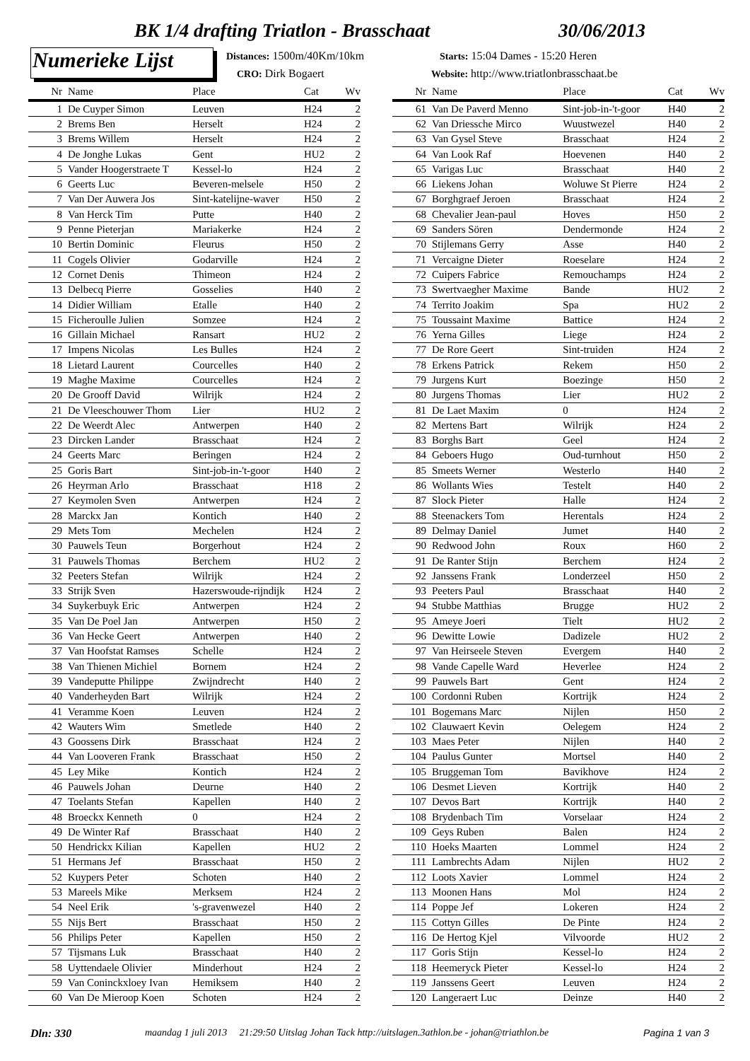BK 1/4 drafting Triatlon - Brasschaat
30/06/2013
Numerieke Lijst
Distances: 1500m/40Km/10km
CRO: Dirk Bogaert
Starts: 15:04 Dames - 15:20 Heren
Website: http://www.triatlonbrasschaat.be
| Nr | Name | Place | Cat | Wv |
| --- | --- | --- | --- | --- |
| 1 | De Cuyper Simon | Leuven | H24 | 2 |
| 2 | Brems Ben | Herselt | H24 | 2 |
| 3 | Brems Willem | Herselt | H24 | 2 |
| 4 | De Jonghe Lukas | Gent | HU2 | 2 |
| 5 | Vander Hoogerstraete T | Kessel-lo | H24 | 2 |
| 6 | Geerts Luc | Beveren-melsele | H50 | 2 |
| 7 | Van Der Auwera Jos | Sint-katelijne-waver | H50 | 2 |
| 8 | Van Herck Tim | Putte | H40 | 2 |
| 9 | Penne Pieterjan | Mariakerke | H24 | 2 |
| 10 | Bertin Dominic | Fleurus | H50 | 2 |
| 11 | Cogels Olivier | Godarville | H24 | 2 |
| 12 | Cornet Denis | Thimeon | H24 | 2 |
| 13 | Delbecq Pierre | Gosselies | H40 | 2 |
| 14 | Didier William | Etalle | H40 | 2 |
| 15 | Ficheroulle Julien | Somzee | H24 | 2 |
| 16 | Gillain Michael | Ransart | HU2 | 2 |
| 17 | Impens Nicolas | Les Bulles | H24 | 2 |
| 18 | Lietard Laurent | Courcelles | H40 | 2 |
| 19 | Maghe Maxime | Courcelles | H24 | 2 |
| 20 | De Grooff David | Wilrijk | H24 | 2 |
| 21 | De Vleeschouwer Thom | Lier | HU2 | 2 |
| 22 | De Weerdt Alec | Antwerpen | H40 | 2 |
| 23 | Dircken Lander | Brasschaat | H24 | 2 |
| 24 | Geerts Marc | Beringen | H24 | 2 |
| 25 | Goris Bart | Sint-job-in-'t-goor | H40 | 2 |
| 26 | Heyrman Arlo | Brasschaat | H18 | 2 |
| 27 | Keymolen Sven | Antwerpen | H24 | 2 |
| 28 | Marckx Jan | Kontich | H40 | 2 |
| 29 | Mets Tom | Mechelen | H24 | 2 |
| 30 | Pauwels Teun | Borgerhout | H24 | 2 |
| 31 | Pauwels Thomas | Berchem | HU2 | 2 |
| 32 | Peeters Stefan | Wilrijk | H24 | 2 |
| 33 | Strijk Sven | Hazerswoude-rijndijk | H24 | 2 |
| 34 | Suykerbuyk Eric | Antwerpen | H24 | 2 |
| 35 | Van De Poel Jan | Antwerpen | H50 | 2 |
| 36 | Van Hecke Geert | Antwerpen | H40 | 2 |
| 37 | Van Hoofstat Ramses | Schelle | H24 | 2 |
| 38 | Van Thienen Michiel | Bornem | H24 | 2 |
| 39 | Vandeputte Philippe | Zwijndrecht | H40 | 2 |
| 40 | Vanderheyden Bart | Wilrijk | H24 | 2 |
| 41 | Veramme Koen | Leuven | H24 | 2 |
| 42 | Wauters Wim | Smetlede | H40 | 2 |
| 43 | Goossens Dirk | Brasschaat | H24 | 2 |
| 44 | Van Looveren Frank | Brasschaat | H50 | 2 |
| 45 | Ley Mike | Kontich | H24 | 2 |
| 46 | Pauwels Johan | Deurne | H40 | 2 |
| 47 | Toelants Stefan | Kapellen | H40 | 2 |
| 48 | Broeckx Kenneth | 0 | H24 | 2 |
| 49 | De Winter Raf | Brasschaat | H40 | 2 |
| 50 | Hendrickx Kilian | Kapellen | HU2 | 2 |
| 51 | Hermans Jef | Brasschaat | H50 | 2 |
| 52 | Kuypers Peter | Schoten | H40 | 2 |
| 53 | Mareels Mike | Merksem | H24 | 2 |
| 54 | Neel Erik | 's-gravenwezel | H40 | 2 |
| 55 | Nijs Bert | Brasschaat | H50 | 2 |
| 56 | Philips Peter | Kapellen | H50 | 2 |
| 57 | Tijsmans Luk | Brasschaat | H40 | 2 |
| 58 | Uyttendaele Olivier | Minderhout | H24 | 2 |
| 59 | Van Coninckxloey Ivan | Hemiksem | H40 | 2 |
| 60 | Van De Mieroop Koen | Schoten | H24 | 2 |
| Nr | Name | Place | Cat | Wv |
| --- | --- | --- | --- | --- |
| 61 | Van De Paverd Menno | Sint-job-in-'t-goor | H40 | 2 |
| 62 | Van Driessche Mirco | Wuustwezel | H40 | 2 |
| 63 | Van Gysel Steve | Brasschaat | H24 | 2 |
| 64 | Van Look Raf | Hoevenen | H40 | 2 |
| 65 | Varigas Luc | Brasschaat | H40 | 2 |
| 66 | Liekens Johan | Woluwe St Pierre | H24 | 2 |
| 67 | Borghgraef Jeroen | Brasschaat | H24 | 2 |
| 68 | Chevalier Jean-paul | Hoves | H50 | 2 |
| 69 | Sanders Sören | Dendermonde | H24 | 2 |
| 70 | Stijlemans Gerry | Asse | H40 | 2 |
| 71 | Vercaigne Dieter | Roeselare | H24 | 2 |
| 72 | Cuipers Fabrice | Remouchamps | H24 | 2 |
| 73 | Swertvaegher Maxime | Bande | HU2 | 2 |
| 74 | Territo Joakim | Spa | HU2 | 2 |
| 75 | Toussaint Maxime | Battice | H24 | 2 |
| 76 | Yerna Gilles | Liege | H24 | 2 |
| 77 | De Rore Geert | Sint-truiden | H24 | 2 |
| 78 | Erkens Patrick | Rekem | H50 | 2 |
| 79 | Jurgens Kurt | Boezinge | H50 | 2 |
| 80 | Jurgens Thomas | Lier | HU2 | 2 |
| 81 | De Laet Maxim | 0 | H24 | 2 |
| 82 | Mertens Bart | Wilrijk | H24 | 2 |
| 83 | Borghs Bart | Geel | H24 | 2 |
| 84 | Geboers Hugo | Oud-turnhout | H50 | 2 |
| 85 | Smeets Werner | Westerlo | H40 | 2 |
| 86 | Wollants Wies | Testelt | H40 | 2 |
| 87 | Slock Pieter | Halle | H24 | 2 |
| 88 | Steenackers Tom | Herentals | H24 | 2 |
| 89 | Delmay Daniel | Jumet | H40 | 2 |
| 90 | Redwood John | Roux | H60 | 2 |
| 91 | De Ranter Stijn | Berchem | H24 | 2 |
| 92 | Janssens Frank | Londerzeel | H50 | 2 |
| 93 | Peeters Paul | Brasschaat | H40 | 2 |
| 94 | Stubbe Matthias | Brugge | HU2 | 2 |
| 95 | Ameye Joeri | Tielt | HU2 | 2 |
| 96 | Dewitte Lowie | Dadizele | HU2 | 2 |
| 97 | Van Heirseele Steven | Evergem | H40 | 2 |
| 98 | Vande Capelle Ward | Heverlee | H24 | 2 |
| 99 | Pauwels Bart | Gent | H24 | 2 |
| 100 | Cordonni Ruben | Kortrijk | H24 | 2 |
| 101 | Bogemans Marc | Nijlen | H50 | 2 |
| 102 | Clauwaert Kevin | Oelegem | H24 | 2 |
| 103 | Maes Peter | Nijlen | H40 | 2 |
| 104 | Paulus Gunter | Mortsel | H40 | 2 |
| 105 | Bruggeman Tom | Bavikhove | H24 | 2 |
| 106 | Desmet Lieven | Kortrijk | H40 | 2 |
| 107 | Devos Bart | Kortrijk | H40 | 2 |
| 108 | Brydenbach Tim | Vorselaar | H24 | 2 |
| 109 | Geys Ruben | Balen | H24 | 2 |
| 110 | Hoeks Maarten | Lommel | H24 | 2 |
| 111 | Lambrechts Adam | Nijlen | HU2 | 2 |
| 112 | Loots Xavier | Lommel | H24 | 2 |
| 113 | Moonen Hans | Mol | H24 | 2 |
| 114 | Poppe Jef | Lokeren | H24 | 2 |
| 115 | Cottyn Gilles | De Pinte | H24 | 2 |
| 116 | De Hertog Kjel | Vilvoorde | HU2 | 2 |
| 117 | Goris Stijn | Kessel-lo | H24 | 2 |
| 118 | Heemeryck Pieter | Kessel-lo | H24 | 2 |
| 119 | Janssens Geert | Leuven | H24 | 2 |
| 120 | Langeraert Luc | Deinze | H40 | 2 |
Dln: 330
maandag 1 juli 2013 21:29:50 Uitslag Johan Tack http://uitslagen.3athlon.be - johan@triathlon.be
Pagina 1 van 3